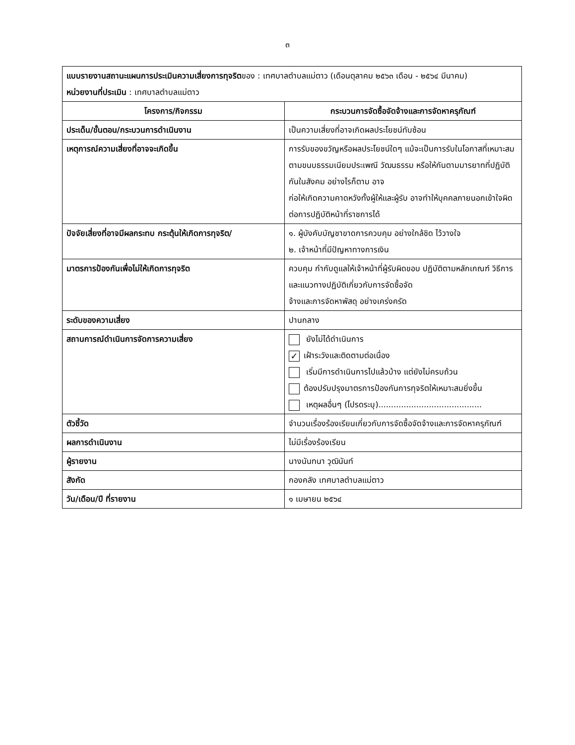๓
| แบบรายงานสถานะแผนการประเมินความเสี่ยงการทุจริต ของ : เทศบาลตำบลแม่ตาว (เดือนตุลาคม ๒๕๖๓ เดือน - ๒๕๖๔ มีนาคม) หน่วยงานที่ประเมิน : เทศบาลตำบลแม่ตาว | |
| โครงการ/กิจกรรม | กระบวนการจัดซื้อจัดจ้างและการจัดหาครุภัณฑ์ |
| ประเด็น/ขั้นตอน/กระบวนการดำเนินงาน | เป็นความเสี่ยงที่อาจเกิดผลประโยชน์ทับซ้อน |
| เหตุการณ์ความเสี่ยงที่อาจจะเกิดขึ้น | การรับของขวัญหรือผลประโยชน์ใดๆ แม้จะเป็นการรับในโอกาสที่เหมาะสมตามขนบธรรมเนียมประเพณี วัฒนธรรม หรือให้กันตามมารยาทที่ปฏิบัติกันในสังคม อย่างไรก็ตาม อาจ ก่อให้เกิดความคาดหวังทั้งผู้ให้และผู้รับ อาจทำให้บุคคลภายนอกเข้าใจผิดต่อการปฏิบัติหน้าที่ราชการได้ |
| ปัจจัยเสี่ยงที่อาจมีผลกระทบ กระตุ้นให้เกิดการทุจริต/ | ๑. ผู้บังคับบัญชาขาดการควบคุม อย่างใกล้ชิด ไว้วางใจ ๒. เจ้าหน้าที่มีปัญหาทางการเงิน |
| มาตรการป้องกันเพื่อไม่ให้เกิดการทุจริต | ควบคุม กำกับดูแลให้เจ้าหน้าที่ผู้รับผิดขอบ ปฏิบัติตามหลักเกณฑ์ วิธีการ และแนวทางปฏิบัติเกี่ยวกับการจัดซื้อจัด จ้างและการจัดหาพัสดุ อย่างเคร่งครัด |
| ระดับของความเสี่ยง | ปานกลาง |
| สถานการณ์ดำเนินการจัดการความเสี่ยง | ยังไม่ได้ดำเนินการ ✓ เฝ้าระวังและติดตามต่อเนื่อง เริ่มมีการดำเนินการไปแล้วบ้าง แต่ยังไม่ครบถ้วน ต้องปรับปรุงมาตรการป้องกันการทุจริตให้เหมาะสมยิ่งขึ้น เหตุผลอื่นๆ (โปรดระบุ)......................................... |
| ตัวชี้วัด | จำนวนเรื่องร้องเรียนเกี่ยวกับการจัดซื้อจัดจ้างและการจัดหาครุภัณฑ์ |
| ผลการดำเนินงาน | ไม่มีเรื่องร้องเรียน |
| ผู้รายงาน | นางนันทนา วุฒินันท์ |
| สังกัด | กองคลัง เทศบาลตำบลแม่ตาว |
| วัน/เดือน/ปี ที่รายงาน | ๑ เมษายน ๒๕๖๔ |